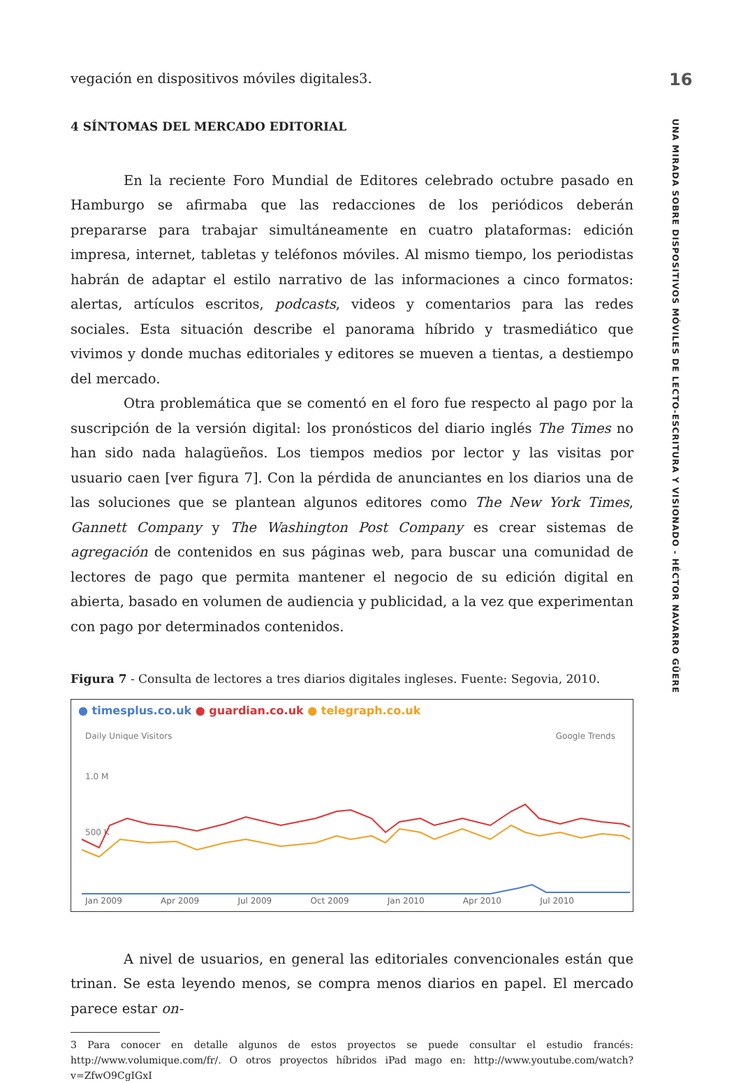16
UNA MIRADA SOBRE DISPOSITIVOS MÓVILES DE LECTO-ESCRITURA Y VISIONADO - HÉCTOR NAVARRO GÜERE
vegación en dispositivos móviles digitales3.
4 SÍNTOMAS DEL MERCADO EDITORIAL
En la reciente Foro Mundial de Editores celebrado octubre pasado en Hamburgo se afirmaba que las redacciones de los periódicos deberán prepararse para trabajar simultáneamente en cuatro plataformas: edición impresa, internet, tabletas y teléfonos móviles. Al mismo tiempo, los periodistas habrán de adaptar el estilo narrativo de las informaciones a cinco formatos: alertas, artículos escritos, podcasts, videos y comentarios para las redes sociales. Esta situación describe el panorama híbrido y trasmediático que vivimos y donde muchas editoriales y editores se mueven a tientas, a destiempo del mercado.
Otra problemática que se comentó en el foro fue respecto al pago por la suscripción de la versión digital: los pronósticos del diario inglés The Times no han sido nada halagüeños. Los tiempos medios por lector y las visitas por usuario caen [ver figura 7]. Con la pérdida de anunciantes en los diarios una de las soluciones que se plantean algunos editores como The New York Times, Gannett Company y The Washington Post Company es crear sistemas de agregación de contenidos en sus páginas web, para buscar una comunidad de lectores de pago que permita mantener el negocio de su edición digital en abierta, basado en volumen de audiencia y publicidad, a la vez que experimentan con pago por determinados contenidos.
Figura 7 - Consulta de lectores a tres diarios digitales ingleses. Fuente: Segovia, 2010.
● timesplus.co.uk ● guardian.co.uk ● telegraph.co.uk
Daily Unique Visitors Google Trends
1.0 M
500 K
Jan 2009 Apr 2009 Jul 2009 Oct 2009 Jan 2010 Apr 2010 Jul 2010
A nivel de usuarios, en general las editoriales convencionales están que trinan. Se esta leyendo menos, se compra menos diarios en papel. El mercado parece estar on-
3 Para conocer en detalle algunos de estos proyectos se puede consultar el estudio francés: http://www.volumique.com/fr/. O otros proyectos híbridos iPad mago en: http://www.youtube.com/watch?v=ZfwO9CgIGxI